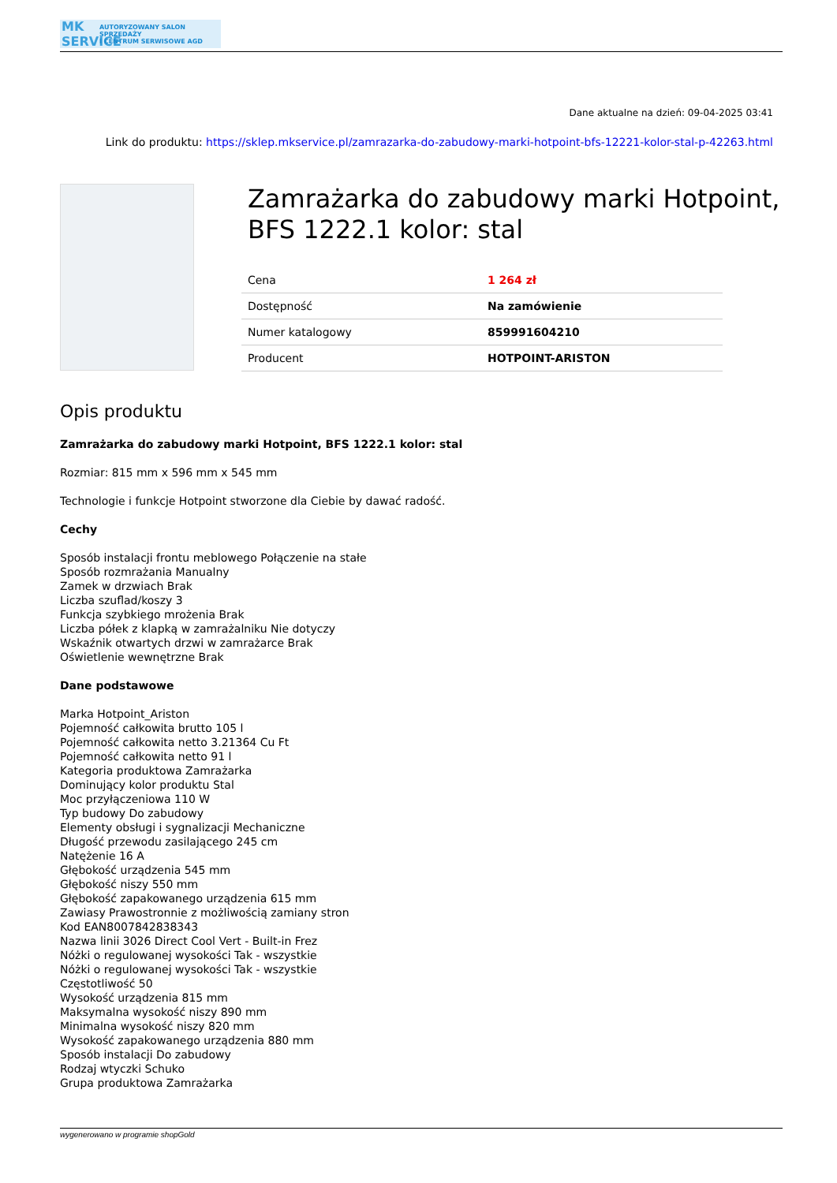MK SERVICE AUTORYZOWANY SALON SPRZEDAŻY
I CENTRUM SERWISOWE AGD
Dane aktualne na dzień: 09-04-2025 03:41
Link do produktu: https://sklep.mkservice.pl/zamrazarka-do-zabudowy-marki-hotpoint-bfs-12221-kolor-stal-p-42263.html
Zamrażarka do zabudowy marki Hotpoint, BFS 1222.1 kolor: stal
| Cena | 1 264 zł |
| Dostępność | Na zamówienie |
| Numer katalogowy | 859991604210 |
| Producent | HOTPOINT-ARISTON |
Opis produktu
Zamrażarka do zabudowy marki Hotpoint, BFS 1222.1 kolor: stal
Rozmiar: 815 mm x 596 mm x 545 mm
Technologie i funkcje Hotpoint stworzone dla Ciebie by dawać radość.
Cechy
Sposób instalacji frontu meblowego Połączenie na stałe
Sposób rozmrażania Manualny
Zamek w drzwiach Brak
Liczba szuflad/koszy 3
Funkcja szybkiego mrożenia Brak
Liczba półek z klapką w zamrażalniku Nie dotyczy
Wskaźnik otwartych drzwi w zamrażarce Brak
Oświetlenie wewnętrzne Brak
Dane podstawowe
Marka Hotpoint_Ariston
Pojemność całkowita brutto 105 l
Pojemność całkowita netto 3.21364 Cu Ft
Pojemność całkowita netto 91 l
Kategoria produktowa Zamrażarka
Dominujący kolor produktu Stal
Moc przyłączeniowa 110 W
Typ budowy Do zabudowy
Elementy obsługi i sygnalizacji Mechaniczne
Długość przewodu zasilającego 245 cm
Natężenie 16 A
Głębokość urządzenia 545 mm
Głębokość niszy 550 mm
Głębokość zapakowanego urządzenia 615 mm
Zawiasy Prawostronnie z możliwością zamiany stron
Kod EAN8007842838343
Nazwa linii 3026 Direct Cool Vert - Built-in Frez
Nóżki o regulowanej wysokości Tak - wszystkie
Nóżki o regulowanej wysokości Tak - wszystkie
Częstotliwość 50
Wysokość urządzenia 815 mm
Maksymalna wysokość niszy 890 mm
Minimalna wysokość niszy 820 mm
Wysokość zapakowanego urządzenia 880 mm
Sposób instalacji Do zabudowy
Rodzaj wtyczki Schuko
Grupa produktowa Zamrażarka
wygenerowano w programie shopGold